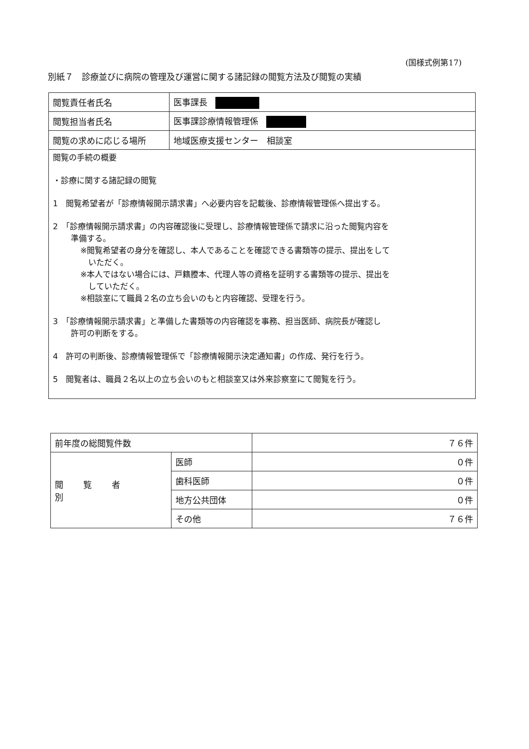(国様式例第17)
別紙７　診療並びに病院の管理及び運営に関する諸記録の閲覧方法及び閲覧の実績
| 閲覧責任者氏名 | 医事課長 |
| 閲覧担当者氏名 | 医事課診療情報管理係 |
| 閲覧の求めに応じる場所 | 地域医療支援センター 相談室 |
| 閲覧の手続の概要 ・診療に関する諸記録の閲覧 1 閲覧希望者が「診療情報開示請求書」へ必要内容を記載後、診療情報管理係へ提出する。 2 「診療情報開示請求書」の内容確認後に受理し、診療情報管理係で請求に沿った閲覧内容を 準備する。 ※閲覧希望者の身分を確認し、本人であることを確認できる書類等の提示、提出をして いただく。 ※本人ではない場合には、戸籍謄本、代理人等の資格を証明する書類等の提示、提出を していただく。 ※相談室にて職員２名の立ち会いのもと内容確認、受理を行う。 3 「診療情報開示請求書」と準備した書類等の内容確認を事務、担当医師、病院長が確認し 許可の判断をする。 4 許可の判断後、診療情報管理係で「診療情報開示決定通知書」の作成、発行を行う。 5 閲覧者は、職員２名以上の立ち会いのもと相談室又は外来診察室にて閲覧を行う。 | |
| 前年度の総閲覧件数 | | ７６件 |
| 閲覧者別 | 医師 | ０件 |
| | 歯科医師 | ０件 |
| | 地方公共団体 | ０件 |
| | その他 | ７６件 |